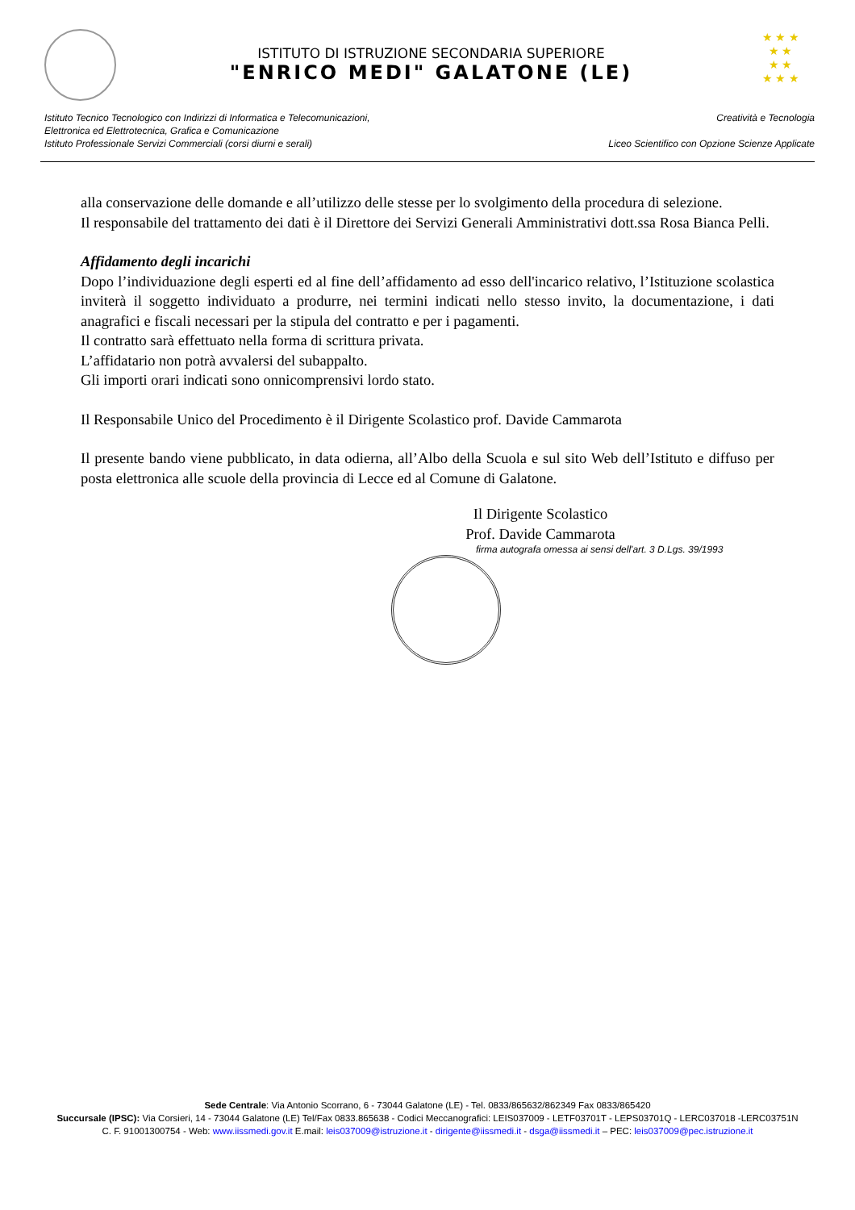ISTITUTO DI ISTRUZIONE SECONDARIA SUPERIORE
"ENRICO MEDI" GALATONE (LE)
★ ★ ★
★ ★
★ ★
★ ★ ★
Istituto Tecnico Tecnologico con Indirizzi di Informatica e Telecomunicazioni,
Elettronica ed Elettrotecnica, Grafica e Comunicazione
Istituto Professionale Servizi Commerciali (corsi diurni e serali)
Creatività e Tecnologia
Liceo Scientifico con Opzione Scienze Applicate
alla conservazione delle domande e all’utilizzo delle stesse per lo svolgimento della procedura di selezione.
Il responsabile del trattamento dei dati è il Direttore dei Servizi Generali Amministrativi dott.ssa Rosa Bianca Pelli.
Affidamento degli incarichi
Dopo l’individuazione degli esperti ed al fine dell’affidamento ad esso dell'incarico relativo, l’Istituzione scolastica inviterà il soggetto individuato a produrre, nei termini indicati nello stesso invito, la documentazione, i dati anagrafici e fiscali necessari per la stipula del contratto e per i pagamenti.
Il contratto sarà effettuato nella forma di scrittura privata.
L’affidatario non potrà avvalersi del subappalto.
Gli importi orari indicati sono onnicomprensivi lordo stato.
Il Responsabile Unico del Procedimento è il Dirigente Scolastico prof. Davide Cammarota
Il presente bando viene pubblicato, in data odierna, all’Albo della Scuola e sul sito Web dell’Istituto e diffuso per posta elettronica alle scuole della provincia di Lecce ed al Comune di Galatone.
Il Dirigente Scolastico
Prof. Davide Cammarota
firma autografa omessa ai sensi dell'art. 3 D.Lgs. 39/1993
Sede Centrale: Via Antonio Scorrano, 6 - 73044 Galatone (LE) - Tel. 0833/865632/862349 Fax 0833/865420
Succursale (IPSC): Via Corsieri, 14 - 73044 Galatone (LE) Tel/Fax 0833.865638 - Codici Meccanografici: LEIS037009 - LETF03701T - LEPS03701Q - LERC037018 -LERC03751N
C. F. 91001300754 - Web: www.iissmedi.gov.it E.mail: leis037009@istruzione.it - dirigente@iissmedi.it - dsga@iissmedi.it – PEC: leis037009@pec.istruzione.it